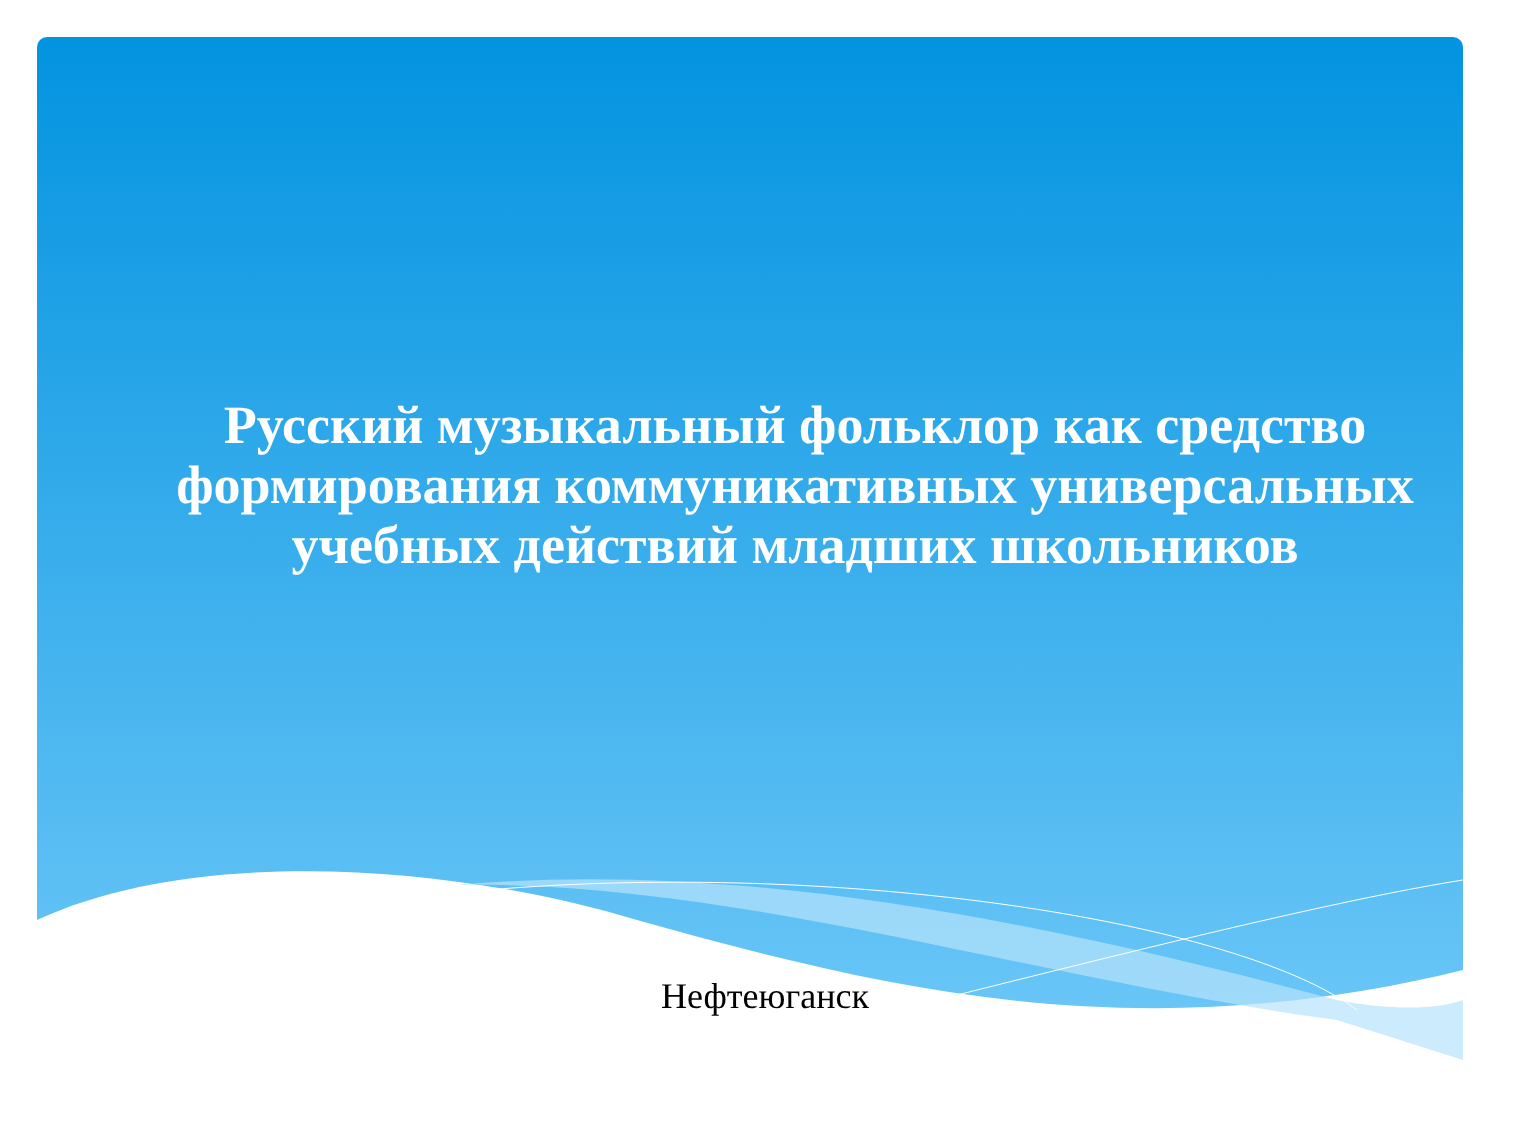Русский музыкальный фольклор как средство формирования коммуникативных универсальных учебных действий младших школьников
Нефтеюганск